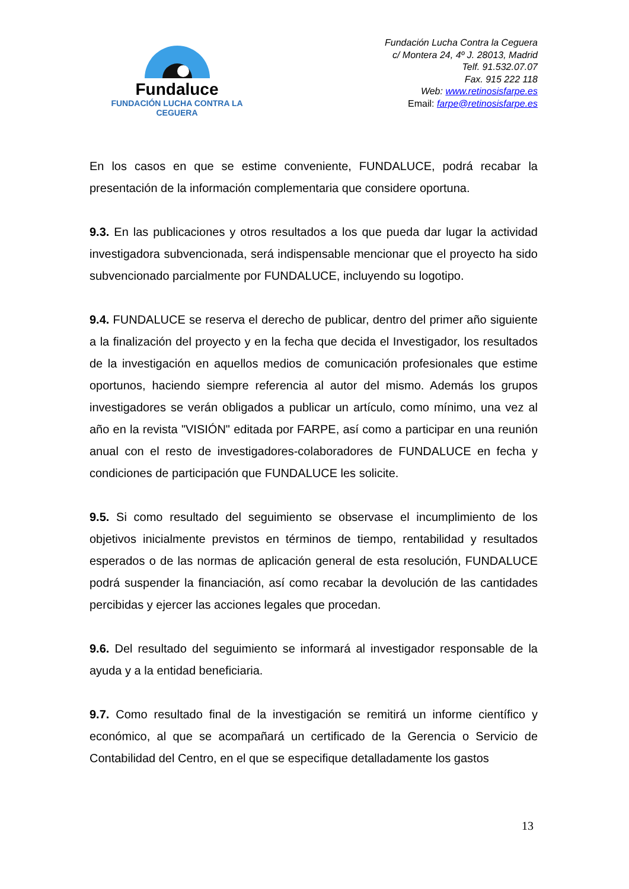Fundaluce
FUNDACIÓN LUCHA CONTRA LA CEGUERA
Fundación Lucha Contra la Ceguera
c/ Montera 24, 4º J. 28013, Madrid
Telf. 91.532.07.07
Fax. 915 222 118
Web: www.retinosisfarpe.es
Email: farpe@retinosisfarpe.es
En los casos en que se estime conveniente, FUNDALUCE, podrá recabar la presentación de la información complementaria que considere oportuna.
9.3. En las publicaciones y otros resultados a los que pueda dar lugar la actividad investigadora subvencionada, será indispensable mencionar que el proyecto ha sido subvencionado parcialmente por FUNDALUCE, incluyendo su logotipo.
9.4. FUNDALUCE se reserva el derecho de publicar, dentro del primer año siguiente a la finalización del proyecto y en la fecha que decida el Investigador, los resultados de la investigación en aquellos medios de comunicación profesionales que estime oportunos, haciendo siempre referencia al autor del mismo. Además los grupos investigadores se verán obligados a publicar un artículo, como mínimo, una vez al año en la revista "VISIÓN" editada por FARPE, así como a participar en una reunión anual con el resto de investigadores-colaboradores de FUNDALUCE en fecha y condiciones de participación que FUNDALUCE les solicite.
9.5. Si como resultado del seguimiento se observase el incumplimiento de los objetivos inicialmente previstos en términos de tiempo, rentabilidad y resultados esperados o de las normas de aplicación general de esta resolución, FUNDALUCE podrá suspender la financiación, así como recabar la devolución de las cantidades percibidas y ejercer las acciones legales que procedan.
9.6. Del resultado del seguimiento se informará al investigador responsable de la ayuda y a la entidad beneficiaria.
9.7. Como resultado final de la investigación se remitirá un informe científico y económico, al que se acompañará un certificado de la Gerencia o Servicio de Contabilidad del Centro, en el que se especifique detalladamente los gastos
13